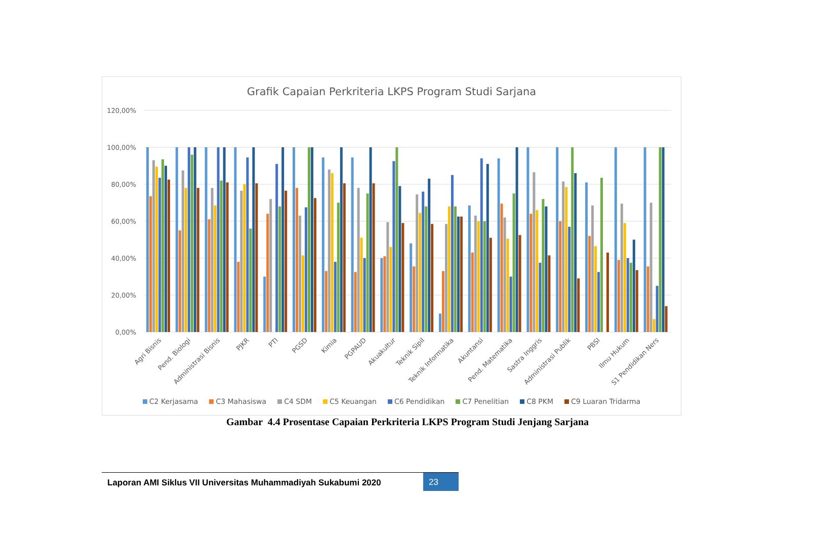Grafik Capaian Perkriteria LKPS Program Studi Sarjana
120,00%
100,00%
80,00%
60,00%
40,00%
20,00%
0,00%
Agri Bisnis
Pend. Biologi
Administrasi Bisnis
PJKR
PTI
PGSD
Kimia
PGPAUD
Akuakultur
Teknik Sipil
Teknik Informatika
Akuntansi
Pend. Matematika
Sastra Inggris
Administrasi Publik
PBSI
Ilmu Hukum
S1 Pendidikan Ners
C2 Kerjasama C3 Mahasiswa C4 SDM C5 Keuangan C6 Pendidikan C7 Penelitian C8 PKM C9 Luaran Tridarma
Gambar 4.4 Prosentase Capaian Perkriteria LKPS Program Studi Jenjang Sarjana
Laporan AMI Siklus VII Universitas Muhammadiyah Sukabumi 2020
23